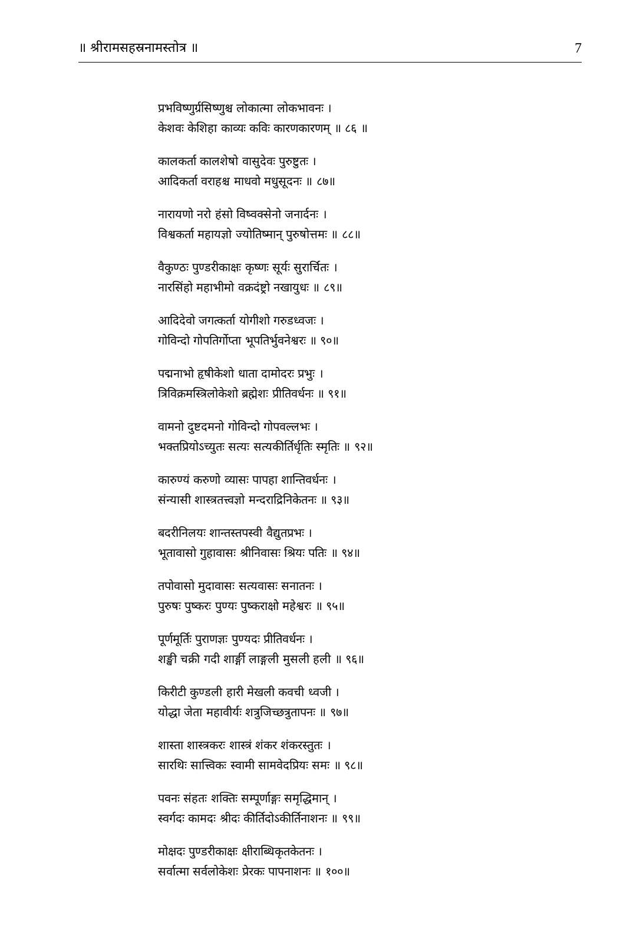॥ श्रीरामसहस्रनामस्तोत्र ॥ 7
प्रभविष्णुर्ग्रसिष्णुश्च लोकात्मा लोकभावनः ।
केशवः केशिहा काव्यः कविः कारणकारणम् ॥ ८६ ॥
कालकर्ता कालशेषो वासुदेवः पुरुष्टुतः ।
आदिकर्ता वराहश्च माधवो मधुसूदनः ॥ ८७॥
नारायणो नरो हंसो विष्वक्सेनो जनार्दनः ।
विश्वकर्ता महायज्ञो ज्योतिष्मान् पुरुषोत्तमः ॥ ८८॥
वैकुण्ठः पुण्डरीकाक्षः कृष्णः सूर्यः सुरार्चितः ।
नारसिंहो महाभीमो वक्रदंष्ट्रो नखायुधः ॥ ८९॥
आदिदेवो जगत्कर्ता योगीशो गरुडध्वजः ।
गोविन्दो गोपतिर्गोप्ता भूपतिर्भुवनेश्वरः ॥ ९०॥
पद्मनाभो हृषीकेशो धाता दामोदरः प्रभुः ।
त्रिविक्रमस्त्रिलोकेशो ब्रह्मेशः प्रीतिवर्धनः ॥ ९१॥
वामनो दुष्टदमनो गोविन्दो गोपवल्लभः ।
भक्तप्रियोऽच्युतः सत्यः सत्यकीर्तिर्धृतिः स्मृतिः ॥ ९२॥
कारुण्यं करुणो व्यासः पापहा शान्तिवर्धनः ।
संन्यासी शास्त्रतत्त्वज्ञो मन्दराद्रिनिकेतनः ॥ ९३॥
बदरीनिलयः शान्तस्तपस्वी वैद्युतप्रभः ।
भूतावासो गुहावासः श्रीनिवासः श्रियः पतिः ॥ ९४॥
तपोवासो मुदावासः सत्यवासः सनातनः ।
पुरुषः पुष्करः पुण्यः पुष्कराक्षो महेश्वरः ॥ ९५॥
पूर्णमूर्तिः पुराणज्ञः पुण्यदः प्रीतिवर्धनः ।
शङ्खी चक्री गदी शार्ङ्गी लाङ्गली मुसली हली ॥ ९६॥
किरीटी कुण्डली हारी मेखली कवची ध्वजी ।
योद्धा जेता महावीर्यः शत्रुजिच्छत्रुतापनः ॥ ९७॥
शास्ता शास्त्रकरः शास्त्रं शंकर शंकरस्तुतः ।
सारथिः सात्त्विकः स्वामी सामवेदप्रियः समः ॥ ९८॥
पवनः संहतः शक्तिः सम्पूर्णाङ्गः समृद्धिमान् ।
स्वर्गदः कामदः श्रीदः कीर्तिदोऽकीर्तिनाशनः ॥ ९९॥
मोक्षदः पुण्डरीकाक्षः क्षीराब्धिकृतकेतनः ।
सर्वात्मा सर्वलोकेशः प्रेरकः पापनाशनः ॥ १००॥